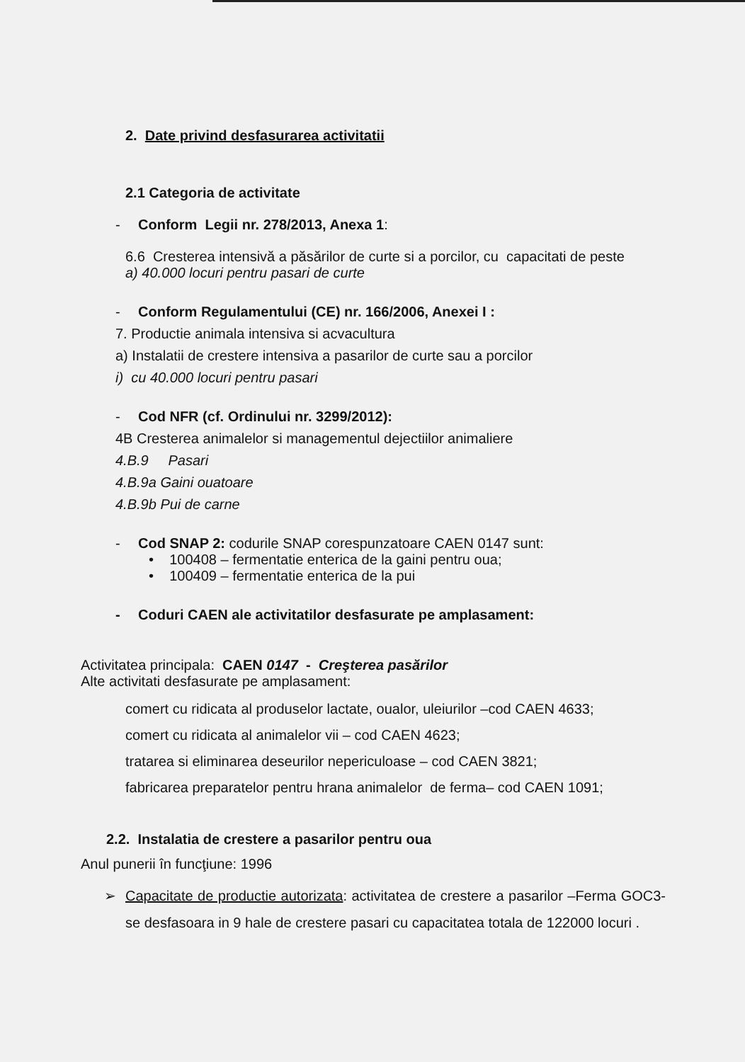2. Date privind desfasurarea activitatii
2.1 Categoria de activitate
- Conform Legii nr. 278/2013, Anexa 1:
6.6 Cresterea intensivă a păsărilor de curte si a porcilor, cu capacitati de peste
a) 40.000 locuri pentru pasari de curte
- Conform Regulamentului (CE) nr. 166/2006, Anexei I :
7. Productie animala intensiva si acvacultura
a) Instalatii de crestere intensiva a pasarilor de curte sau a porcilor
i) cu 40.000 locuri pentru pasari
- Cod NFR (cf. Ordinului nr. 3299/2012):
4B Cresterea animalelor si managementul dejectiilor animaliere
4.B.9 Pasari
4.B.9a Gaini ouatoare
4.B.9b Pui de carne
- Cod SNAP 2: codurile SNAP corespunzatoare CAEN 0147 sunt:
• 100408 – fermentatie enterica de la gaini pentru oua;
• 100409 – fermentatie enterica de la pui
- Coduri CAEN ale activitatilor desfasurate pe amplasament:
Activitatea principala: CAEN 0147 - Creşterea pasărilor
Alte activitati desfasurate pe amplasament:
comert cu ridicata al produselor lactate, oualor, uleiurilor –cod CAEN 4633;
comert cu ridicata al animalelor vii – cod CAEN 4623;
tratarea si eliminarea deseurilor nepericuloase – cod CAEN 3821;
fabricarea preparatelor pentru hrana animalelor de ferma– cod CAEN 1091;
2.2. Instalatia de crestere a pasarilor pentru oua
Anul punerii în funcţiune: 1996
➢ Capacitate de productie autorizata: activitatea de crestere a pasarilor –Ferma GOC3- se desfasoara in 9 hale de crestere pasari cu capacitatea totala de 122000 locuri .